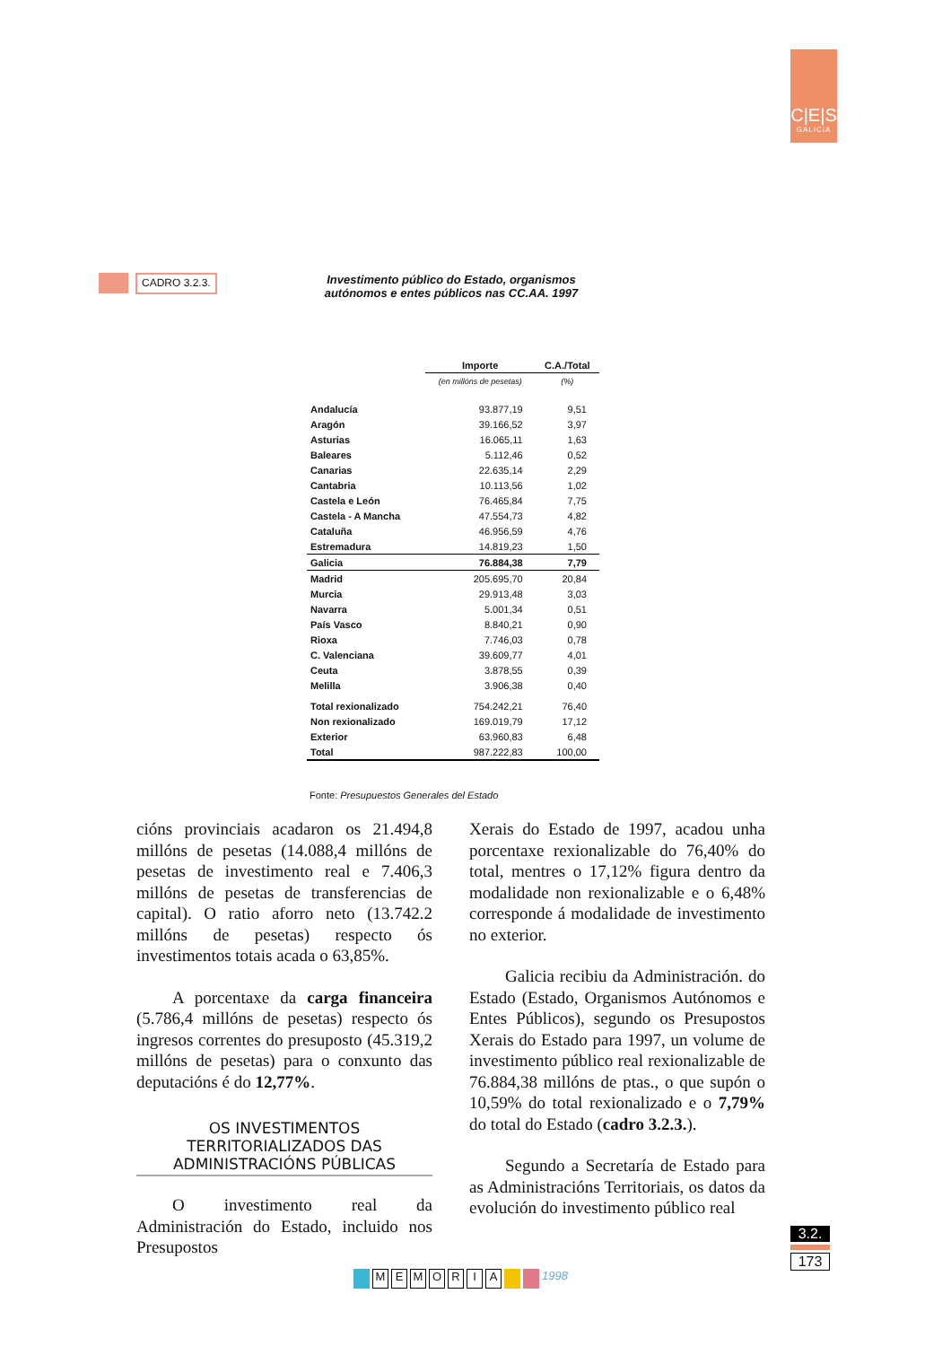C|E|S
GALICIA
CADRO 3.2.3.
Investimento público do Estado, organismos
autónomos e entes públicos nas CC.AA. 1997
| | Importe | C.A./Total |
| --- | --- | --- |
| | (en millóns de pesetas) | (%) |
| Andalucía | 93.877,19 | 9,51 |
| Aragón | 39.166,52 | 3,97 |
| Asturias | 16.065,11 | 1,63 |
| Baleares | 5.112,46 | 0,52 |
| Canarias | 22.635,14 | 2,29 |
| Cantabria | 10.113,56 | 1,02 |
| Castela e León | 76.465,84 | 7,75 |
| Castela - A Mancha | 47.554,73 | 4,82 |
| Cataluña | 46.956,59 | 4,76 |
| Estremadura | 14.819,23 | 1,50 |
| Galicia | 76.884,38 | 7,79 |
| Madrid | 205.695,70 | 20,84 |
| Murcia | 29.913,48 | 3,03 |
| Navarra | 5.001,34 | 0,51 |
| País Vasco | 8.840,21 | 0,90 |
| Rioxa | 7.746,03 | 0,78 |
| C. Valenciana | 39.609,77 | 4,01 |
| Ceuta | 3.878,55 | 0,39 |
| Melilla | 3.906,38 | 0,40 |
| Total rexionalizado | 754.242,21 | 76,40 |
| Non rexionalizado | 169.019,79 | 17,12 |
| Exterior | 63.960,83 | 6,48 |
| Total | 987.222,83 | 100,00 |
Fonte: Presupuestos Generales del Estado
cións provinciais acadaron os 21.494,8 millóns de pesetas (14.088,4 millóns de pesetas de investimento real e 7.406,3 millóns de pesetas de transferencias de capital). O ratio aforro neto (13.742.2 millóns de pesetas) respecto ós investimentos totais acada o 63,85%.
A porcentaxe da carga financeira (5.786,4 millóns de pesetas) respecto ós ingresos correntes do presuposto (45.319,2 millóns de pesetas) para o conxunto das deputacións é do 12,77%.
OS INVESTIMENTOS TERRITORIALIZADOS DAS ADMINISTRACIÓNS PÚBLICAS
O investimento real da Administración do Estado, incluido nos Presupostos
Xerais do Estado de 1997, acadou unha porcentaxe rexionalizable do 76,40% do total, mentres o 17,12% figura dentro da modalidade non rexionalizable e o 6,48% corresponde á modalidade de investimento no exterior.
Galicia recibiu da Administración. do Estado (Estado, Organismos Autónomos e Entes Públicos), segundo os Presupostos Xerais do Estado para 1997, un volume de investimento público real rexionalizable de 76.884,38 millóns de ptas., o que supón o 10,59% do total rexionalizado e o 7,79% do total do Estado (cadro 3.2.3.).
Segundo a Secretaría de Estado para as Administracións Territoriais, os datos da evolución do investimento público real
3.2.
173
MEMORIA 1998